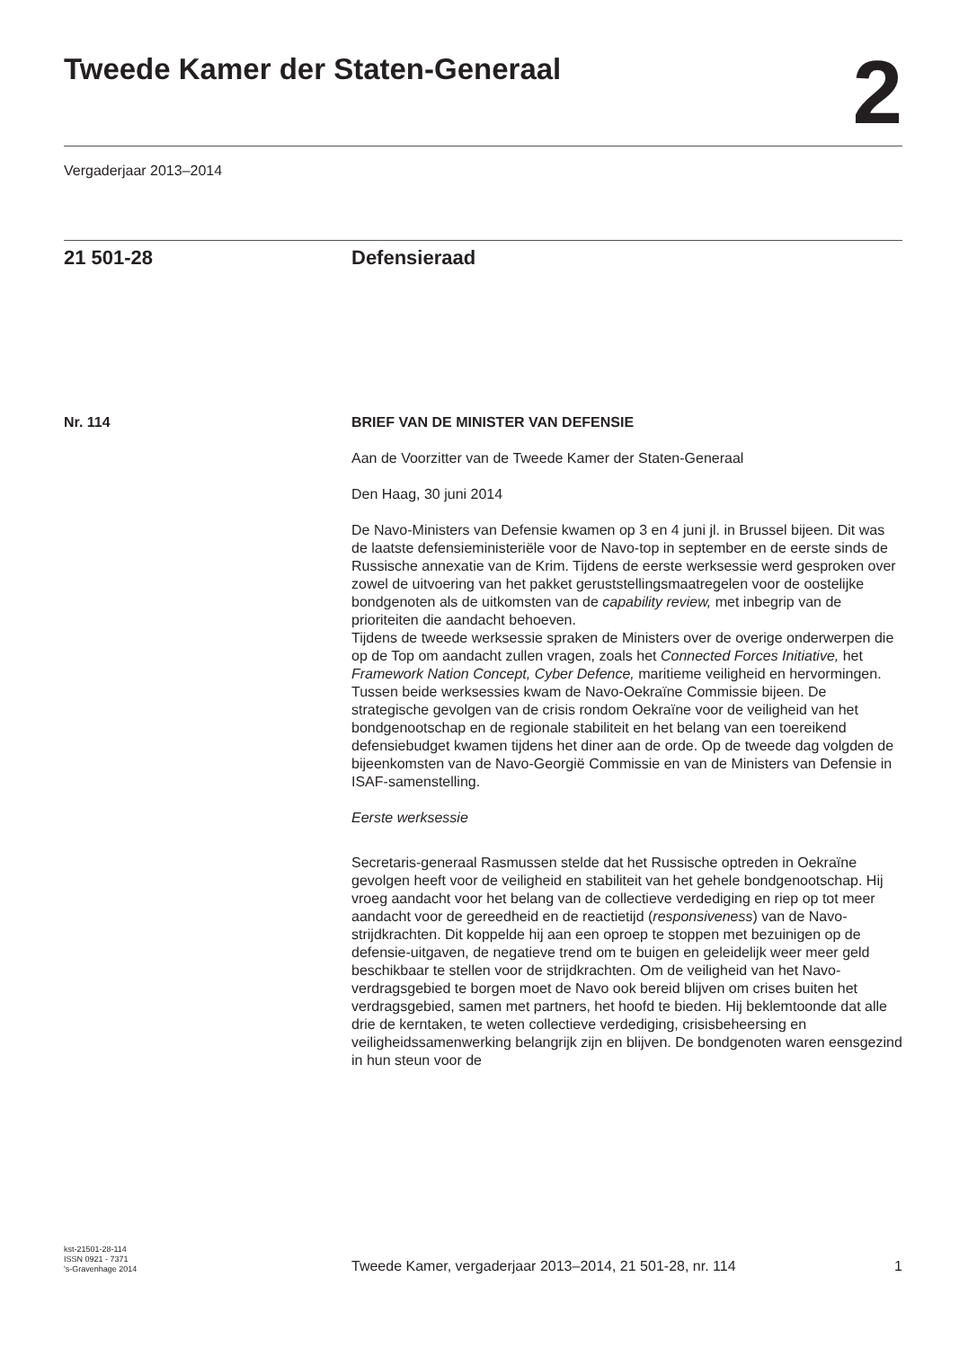Tweede Kamer der Staten-Generaal
2
Vergaderjaar 2013–2014
21 501-28 Defensieraad
Nr. 114 BRIEF VAN DE MINISTER VAN DEFENSIE
Aan de Voorzitter van de Tweede Kamer der Staten-Generaal
Den Haag, 30 juni 2014
De Navo-Ministers van Defensie kwamen op 3 en 4 juni jl. in Brussel bijeen. Dit was de laatste defensieministeriële voor de Navo-top in september en de eerste sinds de Russische annexatie van de Krim. Tijdens de eerste werksessie werd gesproken over zowel de uitvoering van het pakket geruststellingsmaatregelen voor de oostelijke bondgenoten als de uitkomsten van de capability review, met inbegrip van de prioriteiten die aandacht behoeven.
Tijdens de tweede werksessie spraken de Ministers over de overige onderwerpen die op de Top om aandacht zullen vragen, zoals het Connected Forces Initiative, het Framework Nation Concept, Cyber Defence, maritieme veiligheid en hervormingen. Tussen beide werksessies kwam de Navo-Oekraïne Commissie bijeen. De strategische gevolgen van de crisis rondom Oekraïne voor de veiligheid van het bondgenootschap en de regionale stabiliteit en het belang van een toereikend defensiebudget kwamen tijdens het diner aan de orde. Op de tweede dag volgden de bijeenkomsten van de Navo-Georgië Commissie en van de Ministers van Defensie in ISAF-samenstelling.
Eerste werksessie
Secretaris-generaal Rasmussen stelde dat het Russische optreden in Oekraïne gevolgen heeft voor de veiligheid en stabiliteit van het gehele bondgenootschap. Hij vroeg aandacht voor het belang van de collectieve verdediging en riep op tot meer aandacht voor de gereedheid en de reactietijd (responsiveness) van de Navo-strijdkrachten. Dit koppelde hij aan een oproep te stoppen met bezuinigen op de defensie-uitgaven, de negatieve trend om te buigen en geleidelijk weer meer geld beschikbaar te stellen voor de strijdkrachten. Om de veiligheid van het Navo-verdragsgebied te borgen moet de Navo ook bereid blijven om crises buiten het verdragsgebied, samen met partners, het hoofd te bieden. Hij beklemtoonde dat alle drie de kerntaken, te weten collectieve verdediging, crisisbeheersing en veiligheidssamenwerking belangrijk zijn en blijven. De bondgenoten waren eensgezind in hun steun voor de
kst-21501-28-114
ISSN 0921 - 7371
's-Gravenhage 2014
Tweede Kamer, vergaderjaar 2013–2014, 21 501-28, nr. 114
1